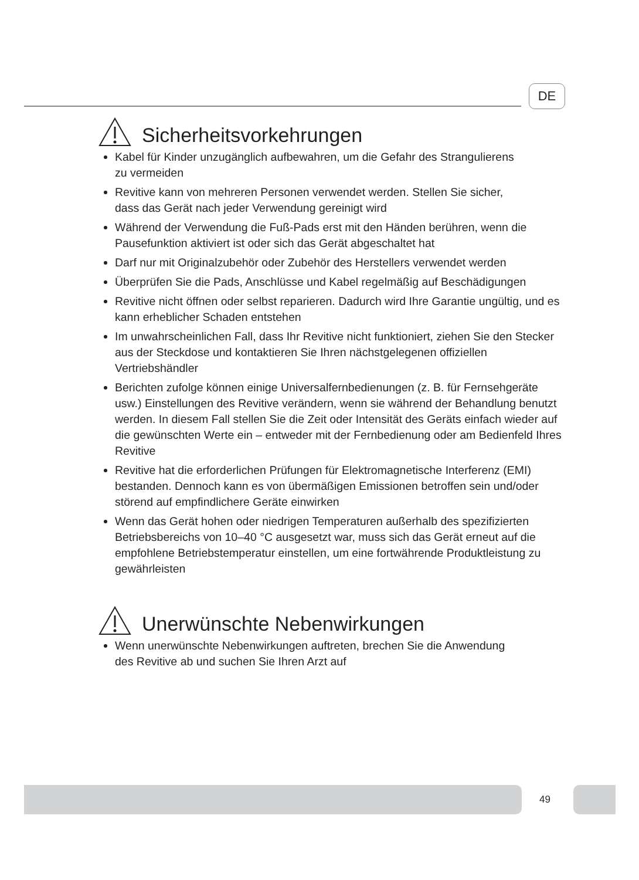DE
Sicherheitsvorkehrungen
Kabel für Kinder unzugänglich aufbewahren, um die Gefahr des Strangulierens
zu vermeiden
Revitive kann von mehreren Personen verwendet werden. Stellen Sie sicher,
dass das Gerät nach jeder Verwendung gereinigt wird
Während der Verwendung die Fuß-Pads erst mit den Händen berühren, wenn die Pausefunktion aktiviert ist oder sich das Gerät abgeschaltet hat
Darf nur mit Originalzubehör oder Zubehör des Herstellers verwendet werden
Überprüfen Sie die Pads, Anschlüsse und Kabel regelmäßig auf Beschädigungen
Revitive nicht öffnen oder selbst reparieren. Dadurch wird Ihre Garantie ungültig, und es kann erheblicher Schaden entstehen
Im unwahrscheinlichen Fall, dass Ihr Revitive nicht funktioniert, ziehen Sie den Stecker aus der Steckdose und kontaktieren Sie Ihren nächstgelegenen offiziellen Vertriebshändler
Berichten zufolge können einige Universalfernbedienungen (z. B. für Fernsehgeräte usw.) Einstellungen des Revitive verändern, wenn sie während der Behandlung benutzt werden. In diesem Fall stellen Sie die Zeit oder Intensität des Geräts einfach wieder auf die gewünschten Werte ein – entweder mit der Fernbedienung oder am Bedienfeld Ihres Revitive
Revitive hat die erforderlichen Prüfungen für Elektromagnetische Interferenz (EMI) bestanden. Dennoch kann es von übermäßigen Emissionen betroffen sein und/oder störend auf empfindlichere Geräte einwirken
Wenn das Gerät hohen oder niedrigen Temperaturen außerhalb des spezifizierten Betriebsbereichs von 10–40 °C ausgesetzt war, muss sich das Gerät erneut auf die empfohlene Betriebstemperatur einstellen, um eine fortwährende Produktleistung zu gewährleisten
Unerwünschte Nebenwirkungen
Wenn unerwünschte Nebenwirkungen auftreten, brechen Sie die Anwendung
des Revitive ab und suchen Sie Ihren Arzt auf
49